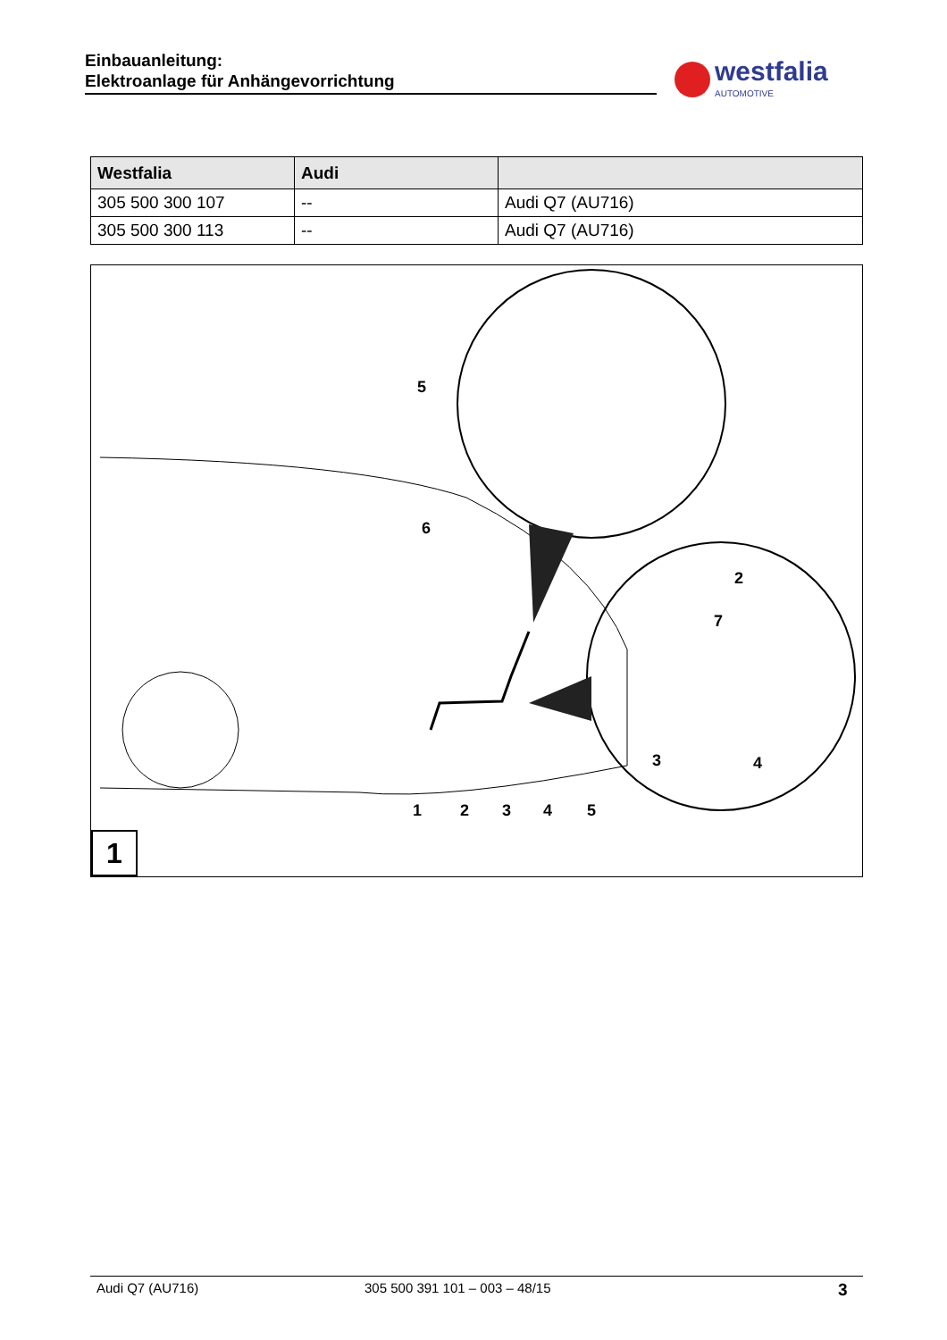Einbauanleitung:
Elektroanlage für Anhängevorrichtung
westfalia
AUTOMOTIVE
| Westfalia | Audi | |
| --- | --- | --- |
| 305 500 300 107 | -- | Audi Q7 (AU716) |
| 305 500 300 113 | -- | Audi Q7 (AU716) |
1
2
3
4
5
5
6
2
7
3
4
1
Audi Q7 (AU716) 305 500 391 101 – 003 – 48/15 3